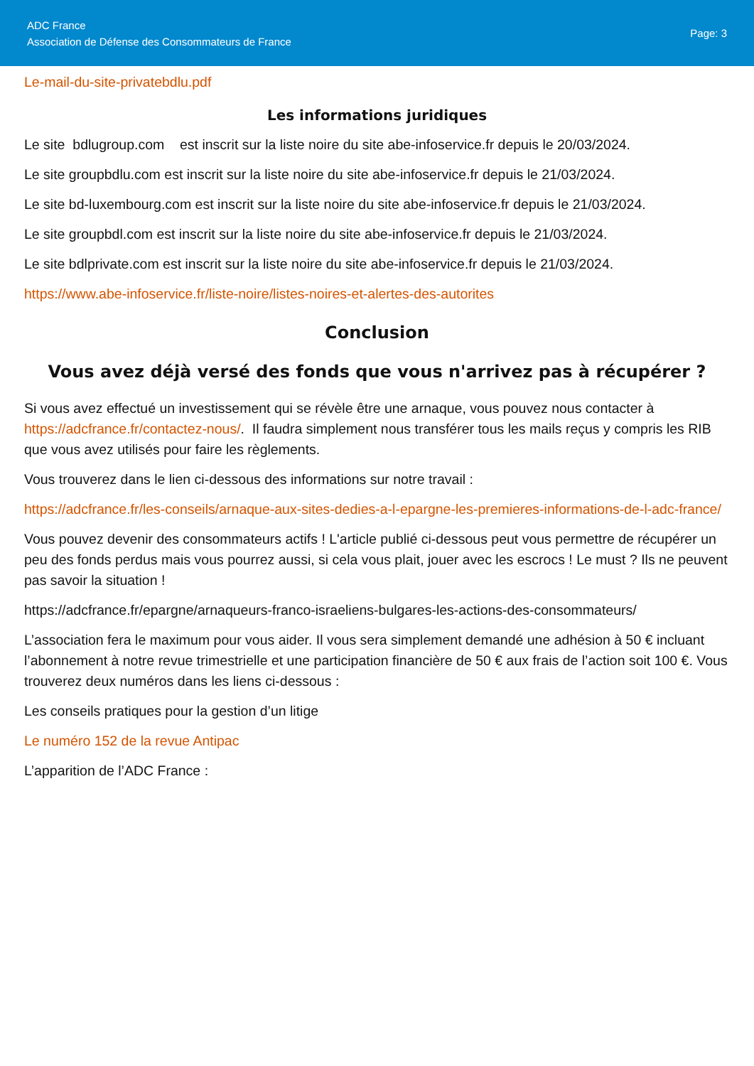ADC France
Association de Défense des Consommateurs de France
Page: 3
Le-mail-du-site-privatebdlu.pdf
Les informations juridiques
Le site bdlugroup.com est inscrit sur la liste noire du site abe-infoservice.fr depuis le 20/03/2024.
Le site groupbdlu.com est inscrit sur la liste noire du site abe-infoservice.fr depuis le 21/03/2024.
Le site bd-luxembourg.com est inscrit sur la liste noire du site abe-infoservice.fr depuis le 21/03/2024.
Le site groupbdl.com est inscrit sur la liste noire du site abe-infoservice.fr depuis le 21/03/2024.
Le site bdlprivate.com est inscrit sur la liste noire du site abe-infoservice.fr depuis le 21/03/2024.
https://www.abe-infoservice.fr/liste-noire/listes-noires-et-alertes-des-autorites
Conclusion
Vous avez déjà versé des fonds que vous n'arrivez pas à récupérer ?
Si vous avez effectué un investissement qui se révèle être une arnaque, vous pouvez nous contacter à https://adcfrance.fr/contactez-nous/. Il faudra simplement nous transférer tous les mails reçus y compris les RIB que vous avez utilisés pour faire les règlements.
Vous trouverez dans le lien ci-dessous des informations sur notre travail :
https://adcfrance.fr/les-conseils/arnaque-aux-sites-dedies-a-l-epargne-les-premieres-informations-de-l-adc-france/
Vous pouvez devenir des consommateurs actifs ! L'article publié ci-dessous peut vous permettre de récupérer un peu des fonds perdus mais vous pourrez aussi, si cela vous plait, jouer avec les escrocs ! Le must ? Ils ne peuvent pas savoir la situation !
https://adcfrance.fr/epargne/arnaqueurs-franco-israeliens-bulgares-les-actions-des-consommateurs/
L’association fera le maximum pour vous aider. Il vous sera simplement demandé une adhésion à 50 € incluant l’abonnement à notre revue trimestrielle et une participation financière de 50 € aux frais de l’action soit 100 €. Vous trouverez deux numéros dans les liens ci-dessous :
Les conseils pratiques pour la gestion d’un litige
Le numéro 152 de la revue Antipac
L’apparition de l’ADC France :